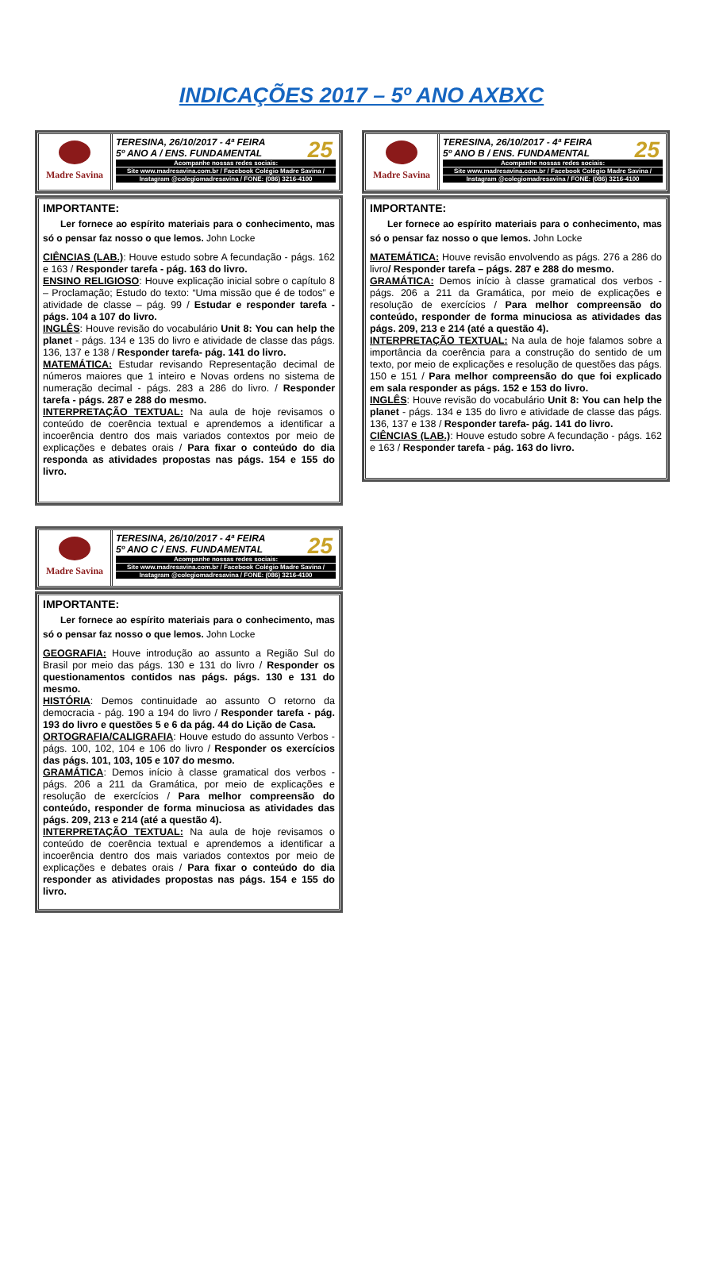INDICAÇÕES 2017 – 5º ANO AXBXC
Madre Savina
TERESINA, 26/10/2017 - 4ª FEIRA
5º ANO A / ENS. FUNDAMENTAL
25
Acompanhe nossas redes sociais:
Site www.madresavina.com.br / Facebook Colégio Madre Savina /
Instagram @colegiomadresavina / FONE: (086) 3216-4100
IMPORTANTE:
Ler fornece ao espírito materiais para o conhecimento, mas só o pensar faz nosso o que lemos. John Locke
CIÊNCIAS (LAB.): Houve estudo sobre A fecundação - págs. 162 e 163 / Responder tarefa - pág. 163 do livro.
ENSINO RELIGIOSO: Houve explicação inicial sobre o capítulo 8 – Proclamação; Estudo do texto: “Uma missão que é de todos” e atividade de classe – pág. 99 / Estudar e responder tarefa - págs. 104 a 107 do livro.
INGLÊS: Houve revisão do vocabulário Unit 8: You can help the planet - págs. 134 e 135 do livro e atividade de classe das págs. 136, 137 e 138 / Responder tarefa- pág. 141 do livro.
MATEMÁTICA: Estudar revisando Representação decimal de números maiores que 1 inteiro e Novas ordens no sistema de numeração decimal - págs. 283 a 286 do livro. / Responder tarefa - págs. 287 e 288 do mesmo.
INTERPRETAÇÃO TEXTUAL: Na aula de hoje revisamos o conteúdo de coerência textual e aprendemos a identificar a incoerência dentro dos mais variados contextos por meio de explicações e debates orais / Para fixar o conteúdo do dia responda as atividades propostas nas págs. 154 e 155 do livro.
Madre Savina
TERESINA, 26/10/2017 - 4ª FEIRA
5º ANO B / ENS. FUNDAMENTAL
25
Acompanhe nossas redes sociais:
Site www.madresavina.com.br / Facebook Colégio Madre Savina /
Instagram @colegiomadresavina / FONE: (086) 3216-4100
IMPORTANTE:
Ler fornece ao espírito materiais para o conhecimento, mas só o pensar faz nosso o que lemos. John Locke
MATEMÁTICA: Houve revisão envolvendo as págs. 276 a 286 do livro/ Responder tarefa – págs. 287 e 288 do mesmo.
GRAMÁTICA: Demos início à classe gramatical dos verbos - págs. 206 a 211 da Gramática, por meio de explicações e resolução de exercícios / Para melhor compreensão do conteúdo, responder de forma minuciosa as atividades das págs. 209, 213 e 214 (até a questão 4).
INTERPRETAÇÃO TEXTUAL: Na aula de hoje falamos sobre a importância da coerência para a construção do sentido de um texto, por meio de explicações e resolução de questões das págs. 150 e 151 / Para melhor compreensão do que foi explicado em sala responder as págs. 152 e 153 do livro.
INGLÊS: Houve revisão do vocabulário Unit 8: You can help the planet - págs. 134 e 135 do livro e atividade de classe das págs. 136, 137 e 138 / Responder tarefa- pág. 141 do livro.
CIÊNCIAS (LAB.): Houve estudo sobre A fecundação - págs. 162 e 163 / Responder tarefa - pág. 163 do livro.
Madre Savina
TERESINA, 26/10/2017 - 4ª FEIRA
5º ANO C / ENS. FUNDAMENTAL
25
Acompanhe nossas redes sociais:
Site www.madresavina.com.br / Facebook Colégio Madre Savina /
Instagram @colegiomadresavina / FONE: (086) 3216-4100
IMPORTANTE:
Ler fornece ao espírito materiais para o conhecimento, mas só o pensar faz nosso o que lemos. John Locke
GEOGRAFIA: Houve introdução ao assunto a Região Sul do Brasil por meio das págs. 130 e 131 do livro / Responder os questionamentos contidos nas págs. págs. 130 e 131 do mesmo.
HISTÓRIA: Demos continuidade ao assunto O retorno da democracia - pág. 190 a 194 do livro / Responder tarefa - pág. 193 do livro e questões 5 e 6 da pág. 44 do Lição de Casa.
ORTOGRAFIA/CALIGRAFIA: Houve estudo do assunto Verbos - págs. 100, 102, 104 e 106 do livro / Responder os exercícios das págs. 101, 103, 105 e 107 do mesmo.
GRAMÁTICA: Demos início à classe gramatical dos verbos - págs. 206 a 211 da Gramática, por meio de explicações e resolução de exercícios / Para melhor compreensão do conteúdo, responder de forma minuciosa as atividades das págs. 209, 213 e 214 (até a questão 4).
INTERPRETAÇÃO TEXTUAL: Na aula de hoje revisamos o conteúdo de coerência textual e aprendemos a identificar a incoerência dentro dos mais variados contextos por meio de explicações e debates orais / Para fixar o conteúdo do dia responder as atividades propostas nas págs. 154 e 155 do livro.